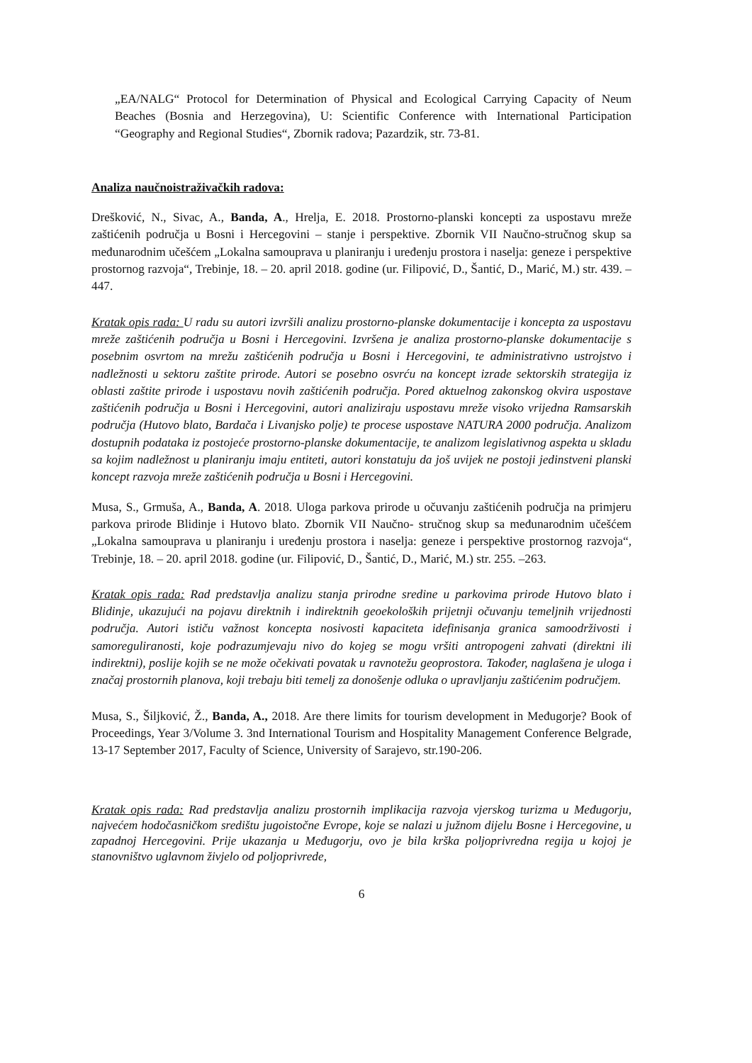„EA/NALG“ Protocol for Determination of Physical and Ecological Carrying Capacity of Neum Beaches (Bosnia and Herzegovina), U: Scientific Conference with International Participation “Geography and Regional Studies“, Zbornik radova; Pazardzik, str. 73-81.
Analiza naučnoistraživačkih radova:
Drešković, N., Sivac, A., Banda, A., Hrelja, E. 2018. Prostorno-planski koncepti za uspostavu mreže zaštićenih područja u Bosni i Hercegovini – stanje i perspektive. Zbornik VII Naučno-stručnog skup sa međunarodnim učešćem „Lokalna samouprava u planiranju i uređenju prostora i naselja: geneze i perspektive prostornog razvoja“, Trebinje, 18. – 20. april 2018. godine (ur. Filipović, D., Šantić, D., Marić, M.) str. 439. –447.
Kratak opis rada: U radu su autori izvršili analizu prostorno-planske dokumentacije i koncepta za uspostavu mreže zaštićenih područja u Bosni i Hercegovini. Izvršena je analiza prostorno-planske dokumentacije s posebnim osvrtom na mrežu zaštićenih područja u Bosni i Hercegovini, te administrativno ustrojstvo i nadležnosti u sektoru zaštite prirode. Autori se posebno osvrću na koncept izrade sektorskih strategija iz oblasti zaštite prirode i uspostavu novih zaštićenih područja. Pored aktuelnog zakonskog okvira uspostave zaštićenih područja u Bosni i Hercegovini, autori analiziraju uspostavu mreže visoko vrijedna Ramsarskih područja (Hutovo blato, Bardača i Livanjsko polje) te procese uspostave NATURA 2000 područja. Analizom dostupnih podataka iz postojeće prostorno-planske dokumentacije, te analizom legislativnog aspekta u skladu sa kojim nadležnost u planiranju imaju entiteti, autori konstatuju da još uvijek ne postoji jedinstveni planski koncept razvoja mreže zaštićenih područja u Bosni i Hercegovini.
Musa, S., Grmuša, A., Banda, A. 2018. Uloga parkova prirode u očuvanju zaštićenih područja na primjeru parkova prirode Blidinje i Hutovo blato. Zbornik VII Naučno- stručnog skup sa međunarodnim učešćem „Lokalna samouprava u planiranju i uređenju prostora i naselja: geneze i perspektive prostornog razvoja“, Trebinje, 18. – 20. april 2018. godine (ur. Filipović, D., Šantić, D., Marić, M.) str. 255. –263.
Kratak opis rada: Rad predstavlja analizu stanja prirodne sredine u parkovima prirode Hutovo blato i Blidinje, ukazujući na pojavu direktnih i indirektnih geoekoloških prijetnji očuvanju temeljnih vrijednosti područja. Autori ističu važnost koncepta nosivosti kapaciteta idefinisanja granica samoodrživosti i samoreguliranosti, koje podrazumjevaju nivo do kojeg se mogu vršiti antropogeni zahvati (direktni ili indirektni), poslije kojih se ne može očekivati povatak u ravnotežu geoprostora. Također, naglašena je uloga i značaj prostornih planova, koji trebaju biti temelj za donošenje odluka o upravljanju zaštićenim područjem.
Musa, S., Šiljković, Ž., Banda, A., 2018. Are there limits for tourism development in Međugorje? Book of Proceedings, Year 3/Volume 3. 3nd International Tourism and Hospitality Management Conference Belgrade, 13-17 September 2017, Faculty of Science, University of Sarajevo, str.190-206.
Kratak opis rada: Rad predstavlja analizu prostornih implikacija razvoja vjerskog turizma u Međugorju, najvećem hodočasničkom središtu jugoistočne Evrope, koje se nalazi u južnom dijelu Bosne i Hercegovine, u zapadnoj Hercegovini. Prije ukazanja u Međugorju, ovo je bila krška poljoprivredna regija u kojoj je stanovništvo uglavnom živjelo od poljoprivrede,
6